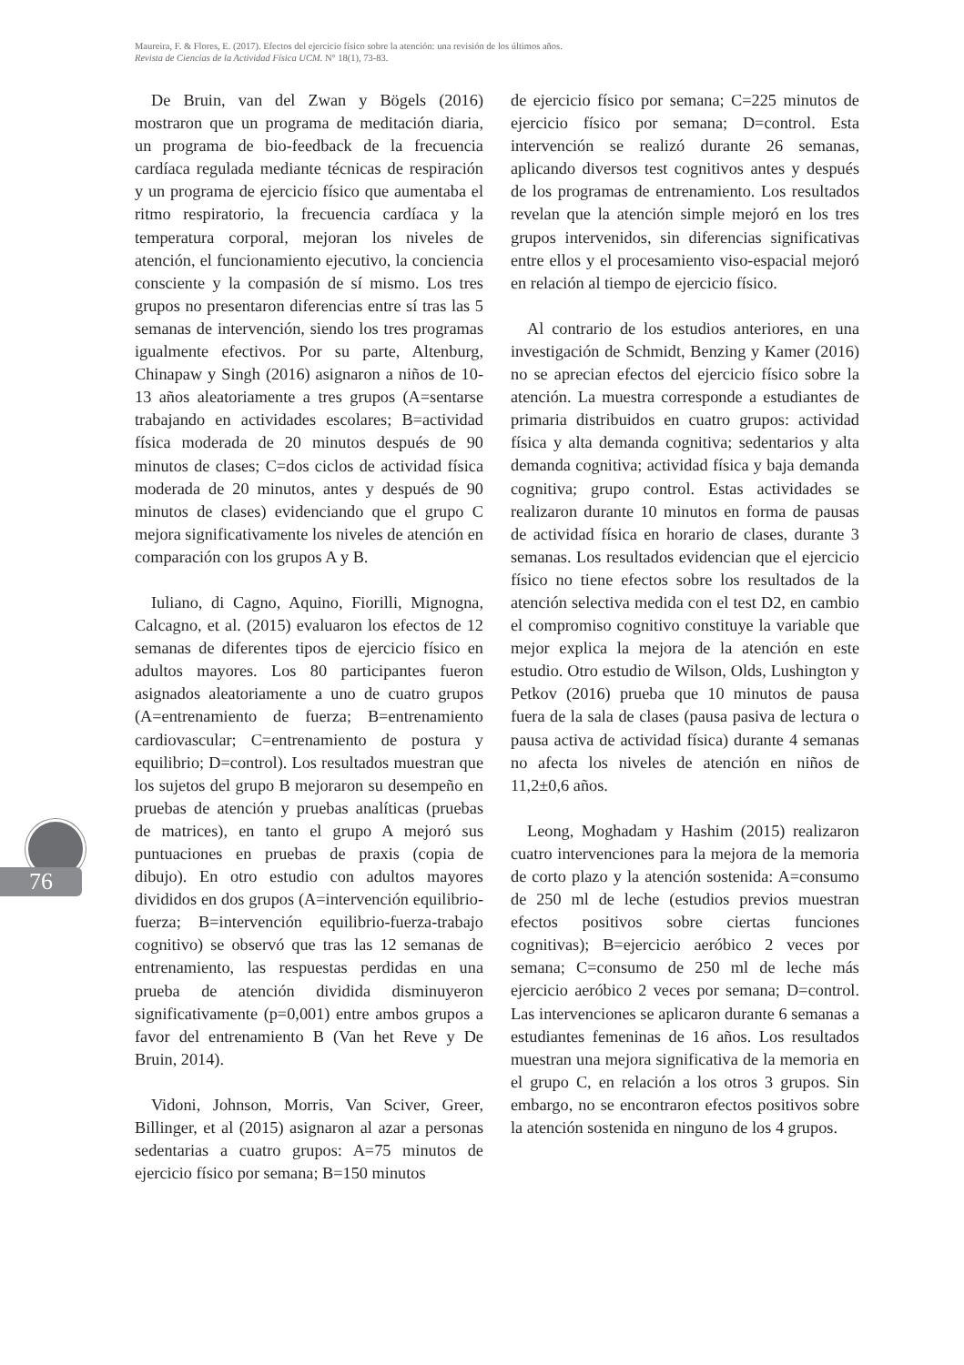Maureira, F. & Flores, E. (2017). Efectos del ejercicio físico sobre la atención: una revisión de los últimos años.
Revista de Ciencias de la Actividad Física UCM. N° 18(1), 73-83.
De Bruin, van del Zwan y Bögels (2016) mostraron que un programa de meditación diaria, un programa de bio-feedback de la frecuencia cardíaca regulada mediante técnicas de respiración y un programa de ejercicio físico que aumentaba el ritmo respiratorio, la frecuencia cardíaca y la temperatura corporal, mejoran los niveles de atención, el funcionamiento ejecutivo, la conciencia consciente y la compasión de sí mismo. Los tres grupos no presentaron diferencias entre sí tras las 5 semanas de intervención, siendo los tres programas igualmente efectivos. Por su parte, Altenburg, Chinapaw y Singh (2016) asignaron a niños de 10-13 años aleatoriamente a tres grupos (A=sentarse trabajando en actividades escolares; B=actividad física moderada de 20 minutos después de 90 minutos de clases; C=dos ciclos de actividad física moderada de 20 minutos, antes y después de 90 minutos de clases) evidenciando que el grupo C mejora significativamente los niveles de atención en comparación con los grupos A y B.
Iuliano, di Cagno, Aquino, Fiorilli, Mignogna, Calcagno, et al. (2015) evaluaron los efectos de 12 semanas de diferentes tipos de ejercicio físico en adultos mayores. Los 80 participantes fueron asignados aleatoriamente a uno de cuatro grupos (A=entrenamiento de fuerza; B=entrenamiento cardiovascular; C=entrenamiento de postura y equilibrio; D=control). Los resultados muestran que los sujetos del grupo B mejoraron su desempeño en pruebas de atención y pruebas analíticas (pruebas de matrices), en tanto el grupo A mejoró sus puntuaciones en pruebas de praxis (copia de dibujo). En otro estudio con adultos mayores divididos en dos grupos (A=intervención equilibrio-fuerza; B=intervención equilibrio-fuerza-trabajo cognitivo) se observó que tras las 12 semanas de entrenamiento, las respuestas perdidas en una prueba de atención dividida disminuyeron significativamente (p=0,001) entre ambos grupos a favor del entrenamiento B (Van het Reve y De Bruin, 2014).
Vidoni, Johnson, Morris, Van Sciver, Greer, Billinger, et al (2015) asignaron al azar a personas sedentarias a cuatro grupos: A=75 minutos de ejercicio físico por semana; B=150 minutos
de ejercicio físico por semana; C=225 minutos de ejercicio físico por semana; D=control. Esta intervención se realizó durante 26 semanas, aplicando diversos test cognitivos antes y después de los programas de entrenamiento. Los resultados revelan que la atención simple mejoró en los tres grupos intervenidos, sin diferencias significativas entre ellos y el procesamiento viso-espacial mejoró en relación al tiempo de ejercicio físico.
Al contrario de los estudios anteriores, en una investigación de Schmidt, Benzing y Kamer (2016) no se aprecian efectos del ejercicio físico sobre la atención. La muestra corresponde a estudiantes de primaria distribuidos en cuatro grupos: actividad física y alta demanda cognitiva; sedentarios y alta demanda cognitiva; actividad física y baja demanda cognitiva; grupo control. Estas actividades se realizaron durante 10 minutos en forma de pausas de actividad física en horario de clases, durante 3 semanas. Los resultados evidencian que el ejercicio físico no tiene efectos sobre los resultados de la atención selectiva medida con el test D2, en cambio el compromiso cognitivo constituye la variable que mejor explica la mejora de la atención en este estudio. Otro estudio de Wilson, Olds, Lushington y Petkov (2016) prueba que 10 minutos de pausa fuera de la sala de clases (pausa pasiva de lectura o pausa activa de actividad física) durante 4 semanas no afecta los niveles de atención en niños de 11,2±0,6 años.
Leong, Moghadam y Hashim (2015) realizaron cuatro intervenciones para la mejora de la memoria de corto plazo y la atención sostenida: A=consumo de 250 ml de leche (estudios previos muestran efectos positivos sobre ciertas funciones cognitivas); B=ejercicio aeróbico 2 veces por semana; C=consumo de 250 ml de leche más ejercicio aeróbico 2 veces por semana; D=control. Las intervenciones se aplicaron durante 6 semanas a estudiantes femeninas de 16 años. Los resultados muestran una mejora significativa de la memoria en el grupo C, en relación a los otros 3 grupos. Sin embargo, no se encontraron efectos positivos sobre la atención sostenida en ninguno de los 4 grupos.
76